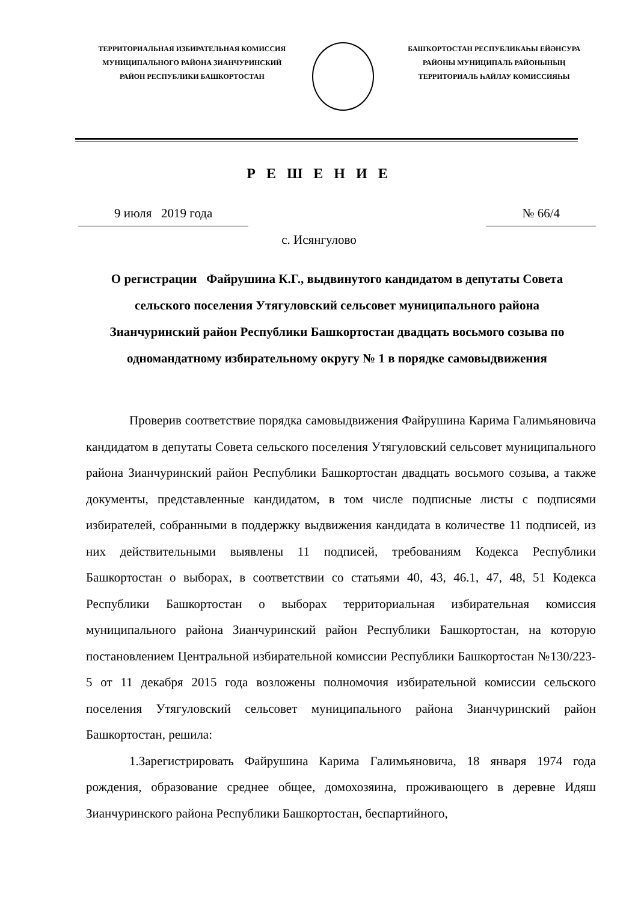ТЕРРИТОРИАЛЬНАЯ ИЗБИРАТЕЛЬНАЯ КОМИССИЯ
МУНИЦИПАЛЬНОГО РАЙОНА ЗИАНЧУРИНСКИЙ
РАЙОН РЕСПУБЛИКИ БАШКОРТОСТАН
БАШҠОРТОСТАН РЕСПУБЛИКАҺЫ ЕЙӘНСУРА
РАЙОНЫ МУНИЦИПАЛЬ РАЙОНЫНЫҢ
ТЕРРИТОРИАЛЬ ҺАЙЛАУ КОМИССИЯҺЫ
Р Е Ш Е Н И Е
9 июля 2019 года № 66/4
с. Исянгулово
О регистрации Файрушина К.Г., выдвинутого кандидатом в депутаты Совета сельского поселения Утягуловский сельсовет муниципального района Зианчуринский район Республики Башкортостан двадцать восьмого созыва по одномандатному избирательному округу № 1 в порядке самовыдвижения
Проверив соответствие порядка самовыдвижения Файрушина Карима Галимьяновича кандидатом в депутаты Совета сельского поселения Утягуловский сельсовет муниципального района Зианчуринский район Республики Башкортостан двадцать восьмого созыва, а также документы, представленные кандидатом, в том числе подписные листы с подписями избирателей, собранными в поддержку выдвижения кандидата в количестве 11 подписей, из них действительными выявлены 11 подписей, требованиям Кодекса Республики Башкортостан о выборах, в соответствии со статьями 40, 43, 46.1, 47, 48, 51 Кодекса Республики Башкортостан о выборах территориальная избирательная комиссия муниципального района Зианчуринский район Республики Башкортостан, на которую постановлением Центральной избирательной комиссии Республики Башкортостан №130/223-5 от 11 декабря 2015 года возложены полномочия избирательной комиссии сельского поселения Утягуловский сельсовет муниципального района Зианчуринский район Башкортостан, решила:
1.Зарегистрировать Файрушина Карима Галимьяновича, 18 января 1974 года рождения, образование среднее общее, домохозяина, проживающего в деревне Идяш Зианчуринского района Республики Башкортостан, беспартийного,